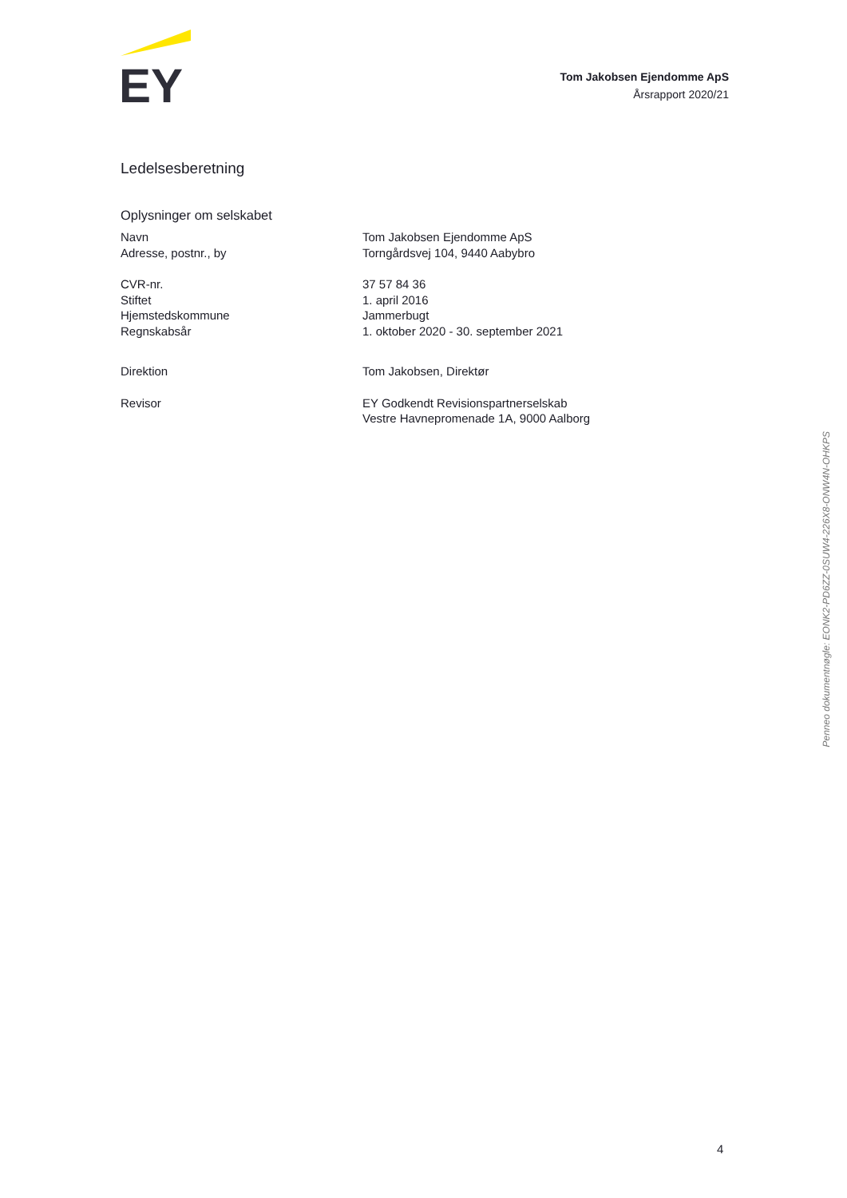EY
Tom Jakobsen Ejendomme ApS
Årsrapport 2020/21
Ledelsesberetning
Oplysninger om selskabet
| Navn | Tom Jakobsen Ejendomme ApS |
| Adresse, postnr., by | Torngårdsvej 104, 9440 Aabybro |
| CVR-nr. | 37 57 84 36 |
| Stiftet | 1. april 2016 |
| Hjemstedskommune | Jammerbugt |
| Regnskabsår | 1. oktober 2020 - 30. september 2021 |
| Direktion | Tom Jakobsen, Direktør |
| Revisor | EY Godkendt Revisionspartnerselskab Vestre Havnepromenade 1A, 9000 Aalborg |
Penneo dokumentnøgle: EONK2-PD6ZZ-0SUW4-226X8-ONW4N-OHKPS
4